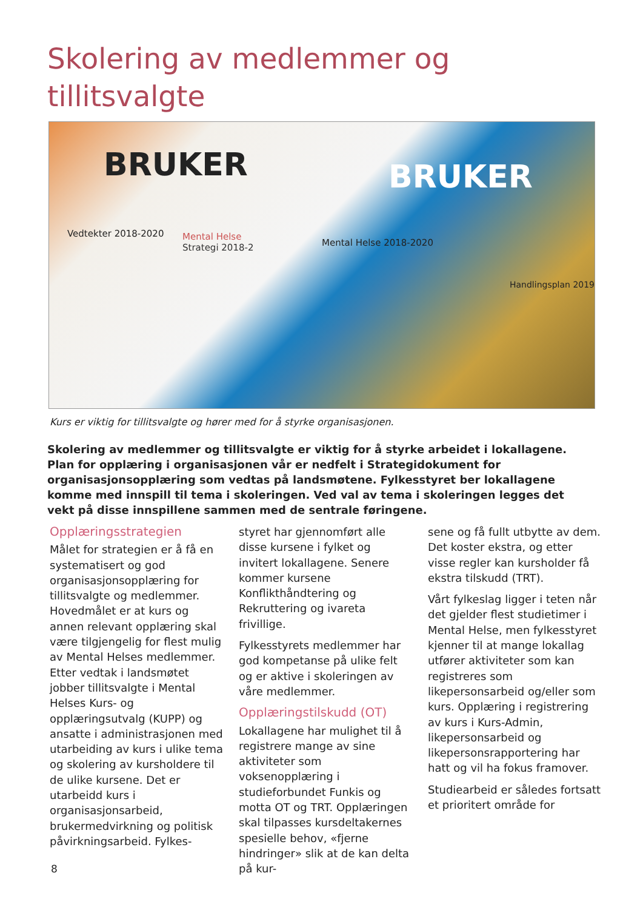Skolering av medlemmer og
tillitsvalgte
BRUKER BRUKER
Vedtekter 2018-2020 Mental Helse
Strategi 2018-2 Mental Helse 2018-2020
Handlingsplan 2019
Kurs er viktig for tillitsvalgte og hører med for å styrke organisasjonen.
Skolering av medlemmer og tillitsvalgte er viktig for å styrke arbeidet i lokallagene. Plan for opplæring i organisasjonen vår er nedfelt i Strategidokument for organisasjonsopplæring som vedtas på landsmøtene. Fylkesstyret ber lokallagene komme med innspill til tema i skoleringen. Ved val av tema i skoleringen legges det vekt på disse innspillene sammen med de sentrale føringene.
Opplæringsstrategien
Målet for strategien er å få en systematisert og god organisasjonsopplæring for tillitsvalgte og medlemmer. Hovedmålet er at kurs og annen relevant opplæring skal være tilgjengelig for flest mulig av Mental Helses medlemmer. Etter vedtak i landsmøtet jobber tillitsvalgte i Mental Helses Kurs- og opplæringsutvalg (KUPP) og ansatte i administrasjonen med utarbeiding av kurs i ulike tema og skolering av kursholdere til de ulike kursene. Det er utarbeidd kurs i organisasjonsarbeid, brukermedvirkning og politisk påvirkningsarbeid. Fylkes-
styret har gjennomført alle disse kursene i fylket og invitert lokallagene. Senere kommer kursene Konflikthåndtering og Rekruttering og ivareta frivillige.
Fylkesstyrets medlemmer har god kompetanse på ulike felt og er aktive i skoleringen av våre medlemmer.
Opplæringstilskudd (OT)
Lokallagene har mulighet til å registrere mange av sine aktiviteter som voksenopplæring i studieforbundet Funkis og motta OT og TRT. Opplæringen skal tilpasses kursdeltakernes spesielle behov, «fjerne hindringer» slik at de kan delta på kur-
sene og få fullt utbytte av dem. Det koster ekstra, og etter visse regler kan kursholder få ekstra tilskudd (TRT).
Vårt fylkeslag ligger i teten når det gjelder flest studietimer i Mental Helse, men fylkesstyret kjenner til at mange lokallag utfører aktiviteter som kan registreres som likepersonsarbeid og/eller som kurs. Opplæring i registrering av kurs i Kurs-Admin, likepersonsarbeid og likepersonsrapportering har hatt og vil ha fokus framover.
Studiearbeid er således fortsatt et prioritert område for
8